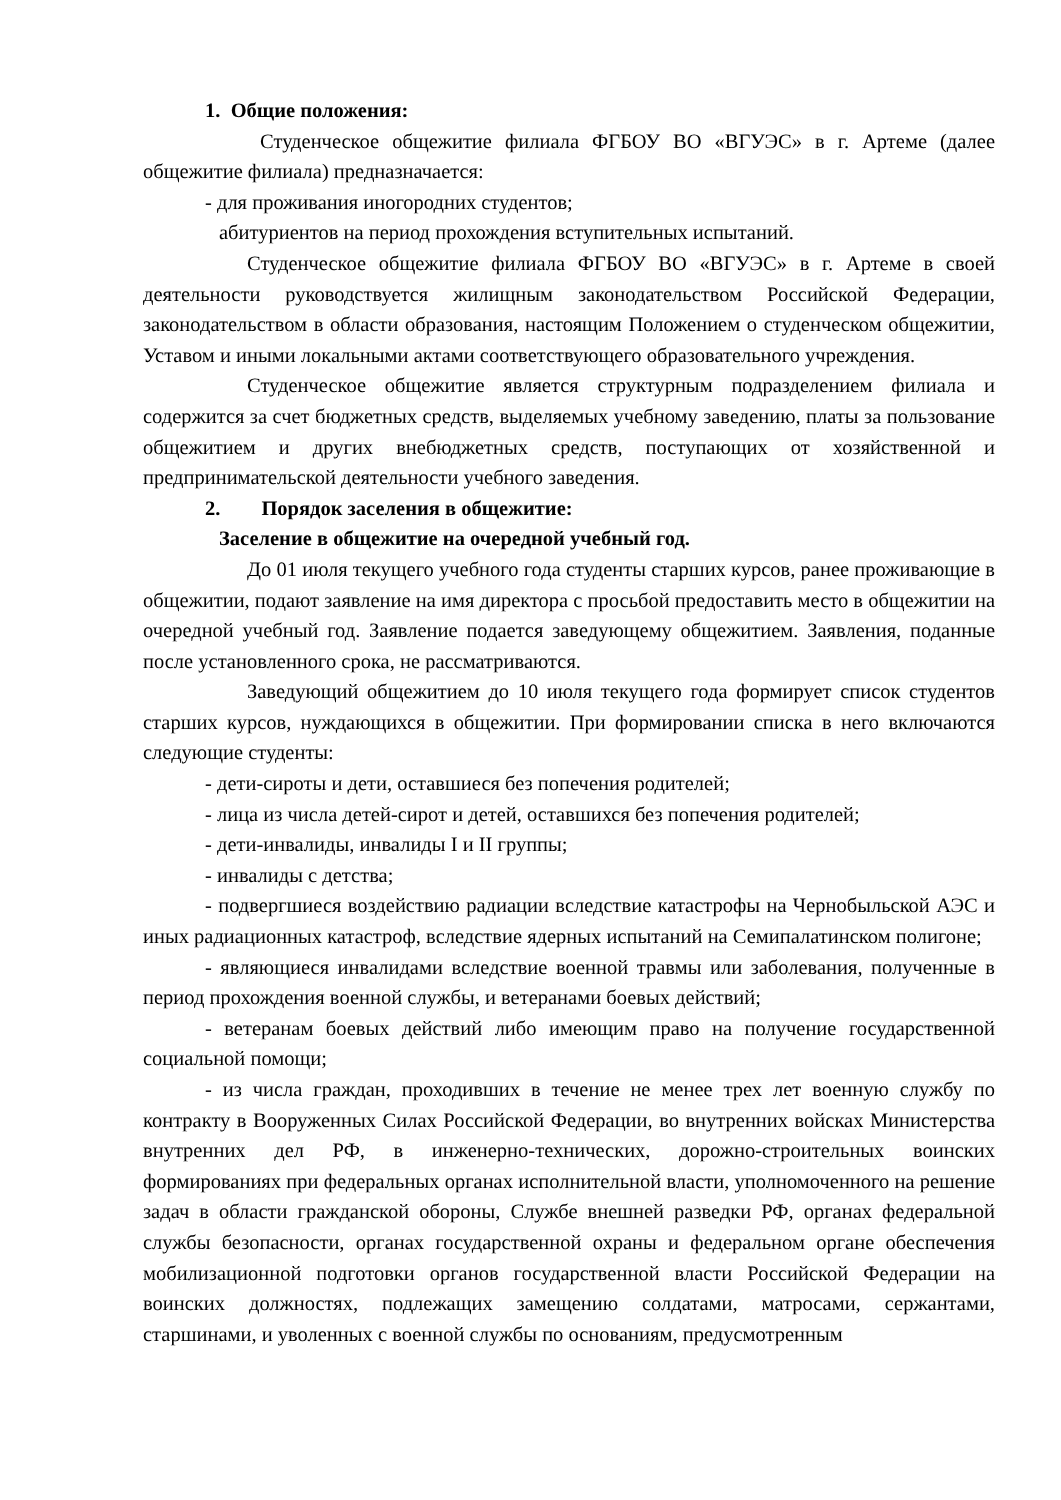1. Общие положения:
Студенческое общежитие филиала ФГБОУ ВО «ВГУЭС» в г. Артеме (далее общежитие филиала) предназначается:
- для проживания иногородних студентов;
абитуриентов на период прохождения вступительных испытаний.
Студенческое общежитие филиала ФГБОУ ВО «ВГУЭС» в г. Артеме в своей деятельности руководствуется жилищным законодательством Российской Федерации, законодательством в области образования, настоящим Положением о студенческом общежитии, Уставом и иными локальными актами соответствующего образовательного учреждения.
Студенческое общежитие является структурным подразделением филиала и содержится за счет бюджетных средств, выделяемых учебному заведению, платы за пользование общежитием и других внебюджетных средств, поступающих от хозяйственной и предпринимательской деятельности учебного заведения.
2. Порядок заселения в общежитие:
Заселение в общежитие на очередной учебный год.
До 01 июля текущего учебного года студенты старших курсов, ранее проживающие в общежитии, подают заявление на имя директора с просьбой предоставить место в общежитии на очередной учебный год. Заявление подается заведующему общежитием. Заявления, поданные после установленного срока, не рассматриваются.
Заведующий общежитием до 10 июля текущего года формирует список студентов старших курсов, нуждающихся в общежитии. При формировании списка в него включаются следующие студенты:
- дети-сироты и дети, оставшиеся без попечения родителей;
- лица из числа детей-сирот и детей, оставшихся без попечения родителей;
- дети-инвалиды, инвалиды I и II группы;
- инвалиды с детства;
- подвергшиеся воздействию радиации вследствие катастрофы на Чернобыльской АЭС и иных радиационных катастроф, вследствие ядерных испытаний на Семипалатинском полигоне;
- являющиеся инвалидами вследствие военной травмы или заболевания, полученные в период прохождения военной службы, и ветеранами боевых действий;
- ветеранам боевых действий либо имеющим право на получение государственной социальной помощи;
- из числа граждан, проходивших в течение не менее трех лет военную службу по контракту в Вооруженных Силах Российской Федерации, во внутренних войсках Министерства внутренних дел РФ, в инженерно-технических, дорожно-строительных воинских формированиях при федеральных органах исполнительной власти, уполномоченного на решение задач в области гражданской обороны, Службе внешней разведки РФ, органах федеральной службы безопасности, органах государственной охраны и федеральном органе обеспечения мобилизационной подготовки органов государственной власти Российской Федерации на воинских должностях, подлежащих замещению солдатами, матросами, сержантами, старшинами, и уволенных с военной службы по основаниям, предусмотренным